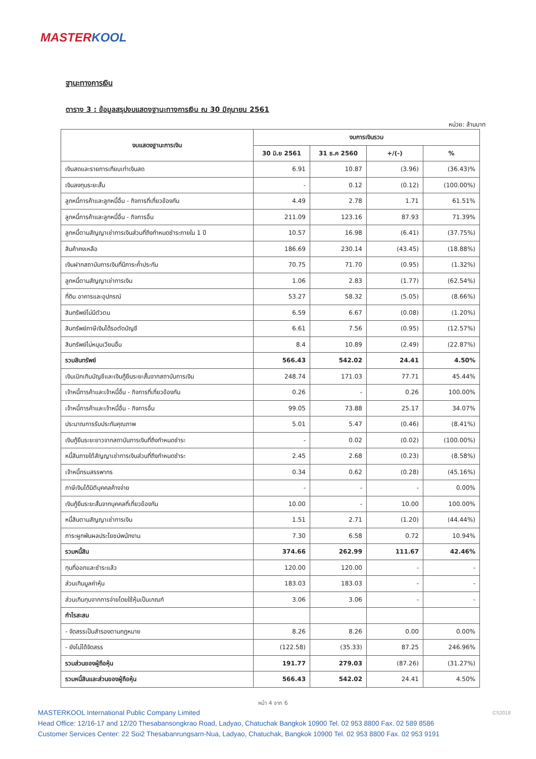MASTERKOOL
ฐานะทางการเงิน
ตาราง 3 : ข้อมูลสรุปงบแสดงฐานะทางการเงิน ณ 30 มิถุนายน 2561
หน่วย: ล้านบาท
| งบแสดงฐานะการเงิน | งบการเงินรวม | | | |
| --- | --- | --- | --- | --- |
| | 30 มิ.ย 2561 | 31 ธ.ค 2560 | +/(-) | % |
| เงินสดและรายการเทียบเท่าเงินสด | 6.91 | 10.87 | (3.96) | (36.43)% |
| เงินลงทุนระยะสั้น | - | 0.12 | (0.12) | (100.00%) |
| ลูกหนี้การค้าและลูกหนี้อื่น - กิจการที่เกี่ยวข้องกัน | 4.49 | 2.78 | 1.71 | 61.51% |
| ลูกหนี้การค้าและลูกหนี้อื่น - กิจการอื่น | 211.09 | 123.16 | 87.93 | 71.39% |
| ลูกหนี้ตามสัญญาเช่าการเงินส่วนที่ถึงกำหนดชำระภายใน 1 ปี | 10.57 | 16.98 | (6.41) | (37.75%) |
| สินค้าคงเหลือ | 186.69 | 230.14 | (43.45) | (18.88%) |
| เงินฝากสถาบันการเงินที่มีภาระค้ำประกัน | 70.75 | 71.70 | (0.95) | (1.32%) |
| ลูกหนี้ตามสัญญาเช่าการเงิน | 1.06 | 2.83 | (1.77) | (62.54%) |
| ที่ดิน อาคารและอุปกรณ์ | 53.27 | 58.32 | (5.05) | (8.66%) |
| สินทรัพย์ไม่มีตัวตน | 6.59 | 6.67 | (0.08) | (1.20%) |
| สินทรัพย์ภาษีเงินได้รอตัดบัญชี | 6.61 | 7.56 | (0.95) | (12.57%) |
| สินทรัพย์ไม่หมุนเวียนอื่น | 8.4 | 10.89 | (2.49) | (22.87%) |
| รวมสินทรัพย์ | 566.43 | 542.02 | 24.41 | 4.50% |
| เงินเบิกเกินบัญชีและเงินกู้ยืมระยะสั้นจากสถาบันการเงิน | 248.74 | 171.03 | 77.71 | 45.44% |
| เจ้าหนี้การค้าและเจ้าหนี้อื่น - กิจการที่เกี่ยวข้องกัน | 0.26 | - | 0.26 | 100.00% |
| เจ้าหนี้การค้าและเจ้าหนี้อื่น - กิจการอื่น | 99.05 | 73.88 | 25.17 | 34.07% |
| ประมาณการรับประกันคุณภาพ | 5.01 | 5.47 | (0.46) | (8.41%) |
| เงินกู้ยืมระยะยาวจากสถาบันการเงินที่ถึงกำหนดชำระ | - | 0.02 | (0.02) | (100.00%) |
| หนี้สินภายใต้สัญญาเช่าการเงินส่วนที่ถึงกำหนดชำระ | 2.45 | 2.68 | (0.23) | (8.58%) |
| เจ้าหนี้กรมสรรพากร | 0.34 | 0.62 | (0.28) | (45.16%) |
| ภาษีเงินได้นิติบุคคลค้างจ่าย | - | - | - | 0.00% |
| เงินกู้ยืมระยะสั้นจากบุคคลที่เกี่ยวข้องกัน | 10.00 | - | 10.00 | 100.00% |
| หนี้สินตามสัญญาเช่าการเงิน | 1.51 | 2.71 | (1.20) | (44.44%) |
| ภาระผูกพันผลประโยชน์พนักงาน | 7.30 | 6.58 | 0.72 | 10.94% |
| รวมหนี้สิน | 374.66 | 262.99 | 111.67 | 42.46% |
| ทุนที่ออกและชำระแล้ว | 120.00 | 120.00 | - | - |
| ส่วนเกินมูลค่าหุ้น | 183.03 | 183.03 | - | - |
| ส่วนเกินทุนจากการจ่ายโดยใช้หุ้นเป็นเกณฑ์ | 3.06 | 3.06 | - | - |
| กำไรสะสม | | | | |
| - จัดสรรเป็นสำรองตามกฎหมาย | 8.26 | 8.26 | 0.00 | 0.00% |
| - ยังไม่ได้จัดสรร | (122.58) | (35.33) | 87.25 | 246.96% |
| รวมส่วนของผู้ถือหุ้น | 191.77 | 279.03 | (87.26) | (31.27%) |
| รวมหนี้สินและส่วนของผู้ถือหุ้น | 566.43 | 542.02 | 24.41 | 4.50% |
หน้า 4 จาก 6
MASTERKOOL International Public Company Limited CS2018
Head Office: 12/16-17 and 12/20 Thesabansongkrao Road, Ladyao, Chatuchak Bangkok 10900 Tel. 02 953 8800 Fax. 02 589 8586
Customer Services Center: 22 Soi2 Thesabanrungsarn-Nua, Ladyao, Chatuchak, Bangkok 10900 Tel. 02 953 8800 Fax. 02 953 9191